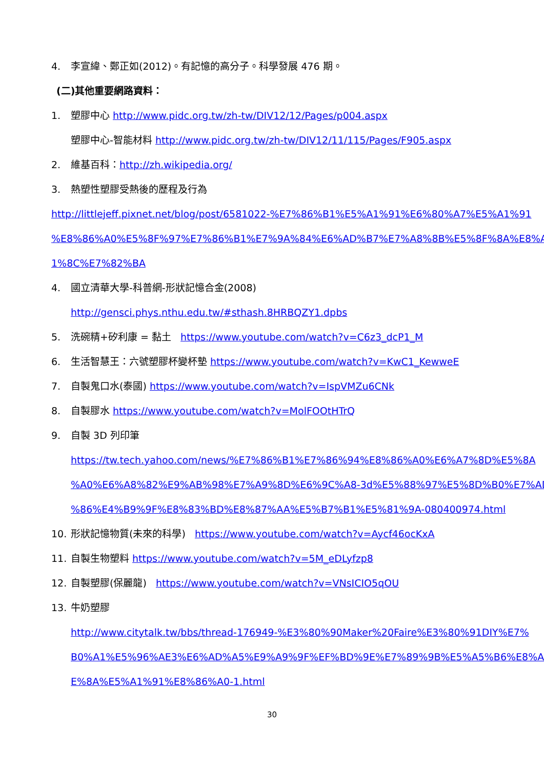4. 李宣緯、鄭正如(2012)。有記憶的高分子。科學發展 476 期。
(二)其他重要網路資料：
1. 塑膠中心 http://www.pidc.org.tw/zh-tw/DIV12/12/Pages/p004.aspx
塑膠中心-智能材料 http://www.pidc.org.tw/zh-tw/DIV12/11/115/Pages/F905.aspx
2. 維基百科：http://zh.wikipedia.org/
3. 熱塑性塑膠受熱後的歷程及行為
http://littlejeff.pixnet.net/blog/post/6581022-%E7%86%B1%E5%A1%91%E6%80%A7%E5%A1%91
%E8%86%A0%E5%8F%97%E7%86%B1%E7%9A%84%E6%AD%B7%E7%A8%8B%E5%8F%8A%E8%A
1%8C%E7%82%BA
4. 國立清華大學-科普網-形狀記憶合金(2008)
http://gensci.phys.nthu.edu.tw/#sthash.8HRBQZY1.dpbs
5. 洗碗精+矽利康 = 黏土 https://www.youtube.com/watch?v=C6z3_dcP1_M
6. 生活智慧王：六號塑膠杯變杯墊 https://www.youtube.com/watch?v=KwC1_KewweE
7. 自製鬼口水(泰國) https://www.youtube.com/watch?v=IspVMZu6CNk
8. 自製膠水 https://www.youtube.com/watch?v=MolFOOtHTrQ
9. 自製 3D 列印筆
https://tw.tech.yahoo.com/news/%E7%86%B1%E7%86%94%E8%86%A0%E6%A7%8D%E5%8A
%A0%E6%A8%82%E9%AB%98%E7%A9%8D%E6%9C%A8-3d%E5%88%97%E5%8D%B0%E7%AD
%86%E4%B9%9F%E8%83%BD%E8%87%AA%E5%B7%B1%E5%81%9A-080400974.html
10. 形狀記憶物質(未來的科學) https://www.youtube.com/watch?v=Aycf46ocKxA
11. 自製生物塑料 https://www.youtube.com/watch?v=5M_eDLyfzp8
12. 自製塑膠(保麗龍) https://www.youtube.com/watch?v=VNsICIO5qOU
13. 牛奶塑膠
http://www.citytalk.tw/bbs/thread-176949-%E3%80%90Maker%20Faire%E3%80%91DIY%E7%
B0%A1%E5%96%AE3%E6%AD%A5%E9%A9%9F%EF%BD%9E%E7%89%9B%E5%A5%B6%E8%A
E%8A%E5%A1%91%E8%86%A0-1.html
30